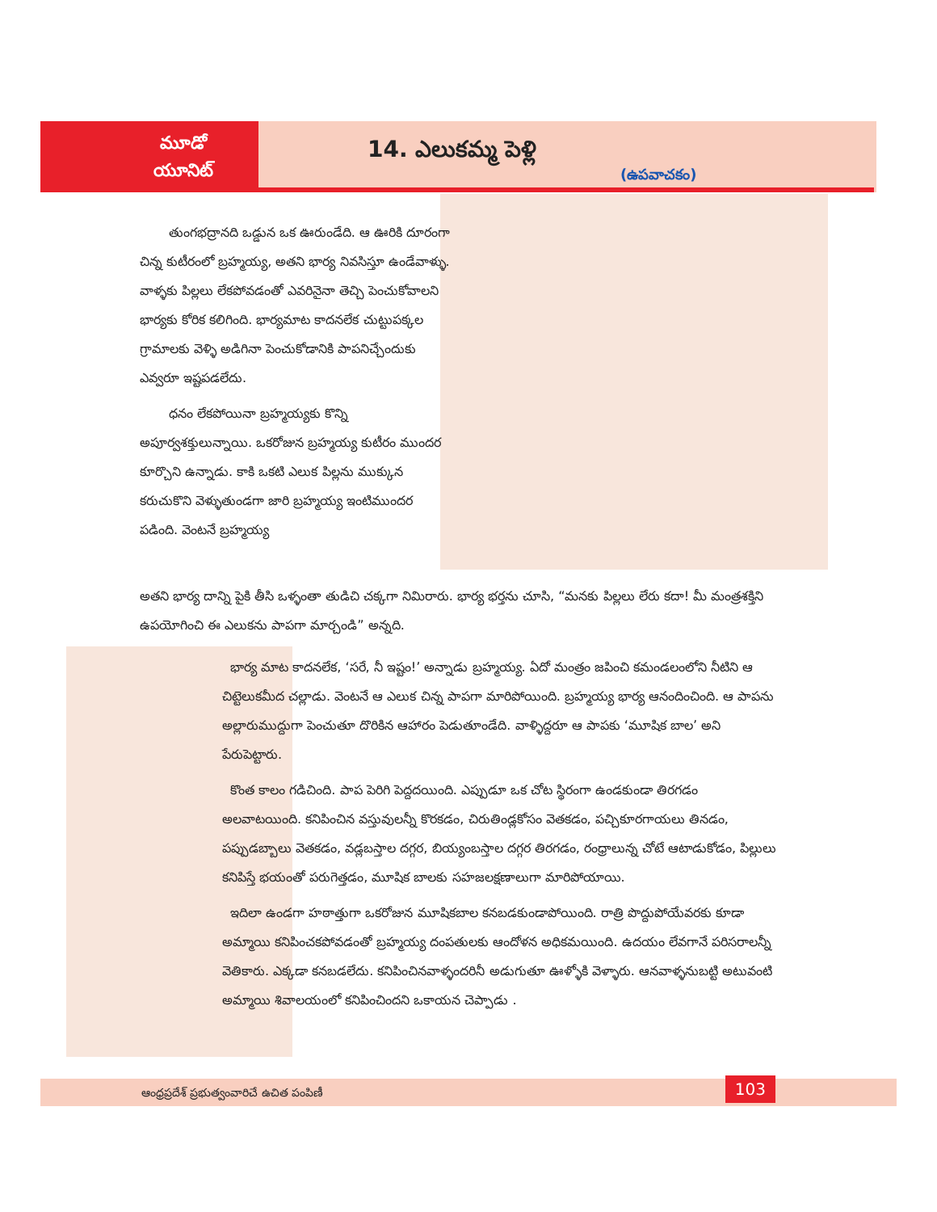మూడో
యూనిట్
14. ఎలుకమ్మ పెళ్లి
(ఉపవాచకం)
తుంగభద్రానది ఒడ్డున ఒక ఊరుండేది. ఆ ఊరికి దూరంగా చిన్న కుటీరంలో బ్రహ్మయ్య, అతని భార్య నివసిస్తూ ఉండేవాళ్ళు. వాళ్ళకు పిల్లలు లేకపోవడంతో ఎవరినైనా తెచ్చి పెంచుకోవాలని భార్యకు కోరిక కలిగింది. భార్యమాట కాదనలేక చుట్టుపక్కల గ్రామాలకు వెళ్ళి అడిగినా పెంచుకోడానికి పాపనిచ్చేందుకు ఎవ్వరూ ఇష్టపడలేదు.
ధనం లేకపోయినా బ్రహ్మయ్యకు కొన్ని అపూర్వశక్తులున్నాయి. ఒకరోజున బ్రహ్మయ్య కుటీరం ముందర కూర్చొని ఉన్నాడు. కాకి ఒకటి ఎలుక పిల్లను ముక్కున కరుచుకొని వెళ్ళుతుండగా జారి బ్రహ్మయ్య ఇంటిముందర పడింది. వెంటనే బ్రహ్మయ్య
అతని భార్య దాన్ని పైకి తీసి ఒళ్ళంతా తుడిచి చక్కగా నిమిరారు. భార్య భర్తను చూసి, “మనకు పిల్లలు లేరు కదా! మీ మంత్రశక్తిని ఉపయోగించి ఈ ఎలుకను పాపగా మార్చండి” అన్నది.
భార్య మాట కాదనలేక, ‘సరే, నీ ఇష్టం!’ అన్నాడు బ్రహ్మయ్య. ఏదో మంత్రం జపించి కమండలంలోని నీటిని ఆ చిట్టెలుకమీద చల్లాడు. వెంటనే ఆ ఎలుక చిన్న పాపగా మారిపోయింది. బ్రహ్మయ్య భార్య ఆనందించింది. ఆ పాపను అల్లారుముద్దుగా పెంచుతూ దొరికిన ఆహారం పెడుతూండేది. వాళ్ళిద్దరూ ఆ పాపకు ‘మూషిక బాల’ అని పేరుపెట్టారు.
కొంత కాలం గడిచింది. పాప పెరిగి పెద్దదయింది. ఎప్పుడూ ఒక చోట స్థిరంగా ఉండకుండా తిరగడం అలవాటయింది. కనిపించిన వస్తువులన్నీ కొరకడం, చిరుతిండ్లకోసం వెతకడం, పచ్చికూరగాయలు తినడం, పప్పుడబ్బాలు వెతకడం, వడ్లబస్తాల దగ్గర, బియ్యంబస్తాల దగ్గర తిరగడం, రంధ్రాలున్న చోటే ఆటాడుకోడం, పిల్లులు కనిపిస్తే భయంతో పరుగెత్తడం, మూషిక బాలకు సహజలక్షణాలుగా మారిపోయాయి.
ఇదిలా ఉండగా హఠాత్తుగా ఒకరోజున మూషికబాల కనబడకుండాపోయింది. రాత్రి పొద్దుపోయేవరకు కూడా అమ్మాయి కనిపించకపోవడంతో బ్రహ్మయ్య దంపతులకు ఆందోళన అధికమయింది. ఉదయం లేవగానే పరిసరాలన్నీ వెతికారు. ఎక్కడా కనబడలేదు. కనిపించినవాళ్ళందరినీ అడుగుతూ ఊళ్ళోకి వెళ్ళారు. ఆనవాళ్ళనుబట్టి అటువంటి అమ్మాయి శివాలయంలో కనిపించిందని ఒకాయన చెప్పాడు .
ఆంధ్రప్రదేశ్ ప్రభుత్వంవారిచే ఉచిత పంపిణీ
103